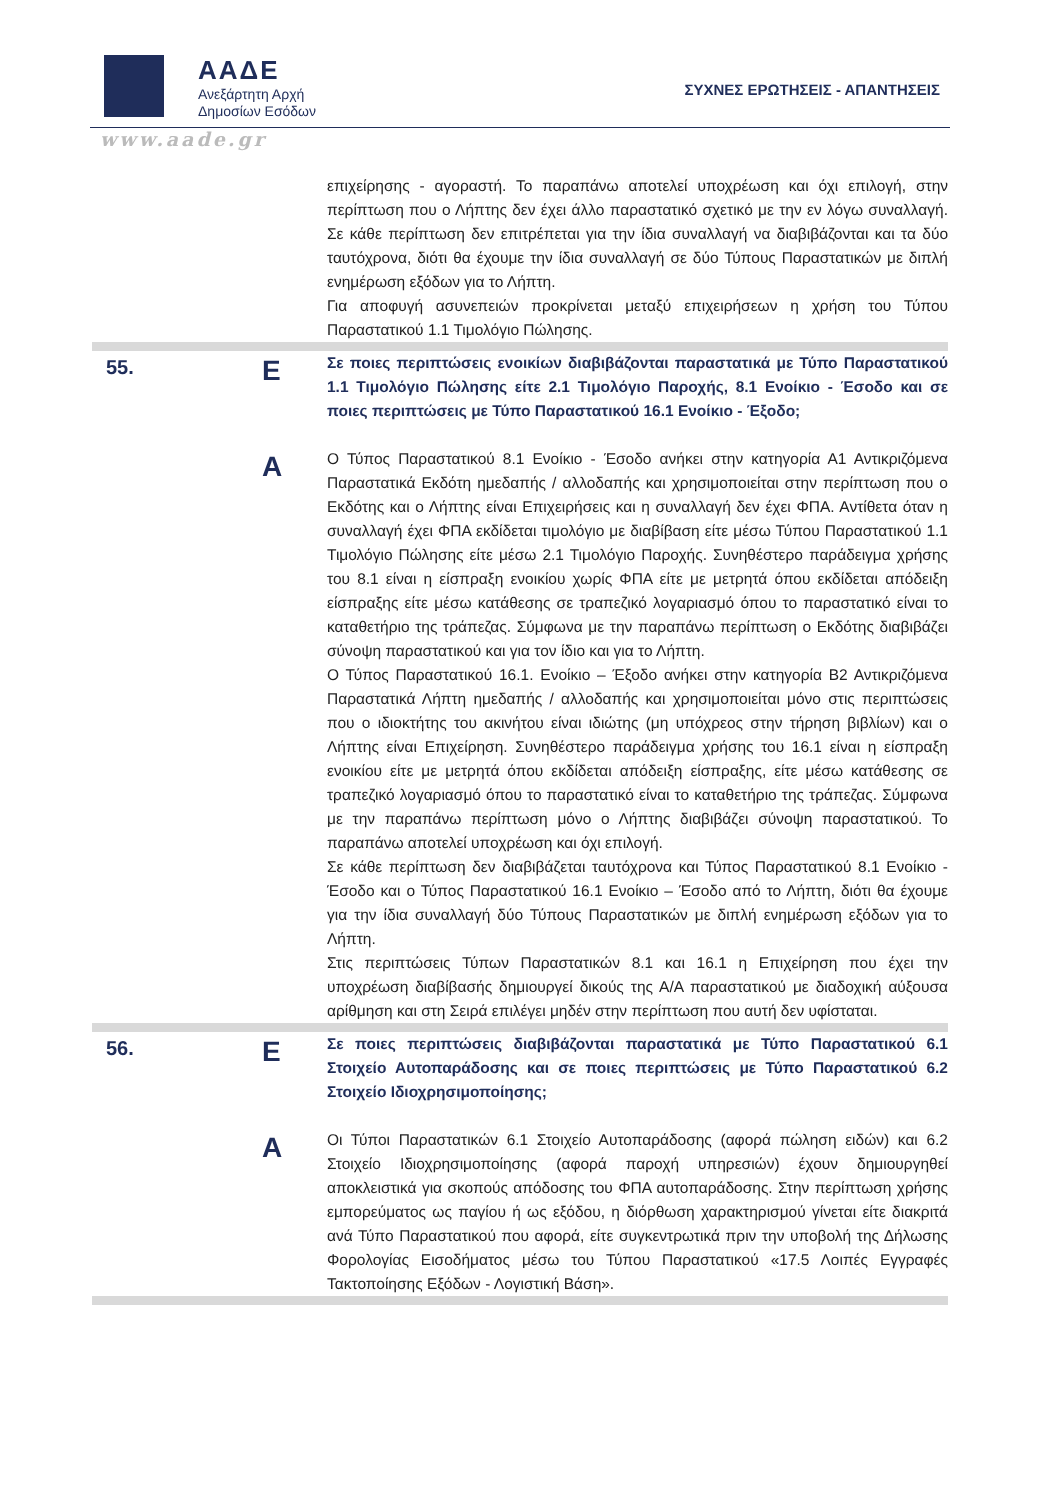ΑΑΔΕ
Ανεξάρτητη Αρχή
Δημοσίων Εσόδων
ΣΥΧΝΕΣ ΕΡΩΤΗΣΕΙΣ - ΑΠΑΝΤΗΣΕΙΣ
www.aade.gr
| | | επιχείρησης - αγοραστή. Το παραπάνω αποτελεί υποχρέωση και όχι επιλογή, στην περίπτωση που ο Λήπτης δεν έχει άλλο παραστατικό σχετικό με την εν λόγω συναλλαγή. Σε κάθε περίπτωση δεν επιτρέπεται για την ίδια συναλλαγή να διαβιβάζονται και τα δύο ταυτόχρονα, διότι θα έχουμε την ίδια συναλλαγή σε δύο Τύπους Παραστατικών με διπλή ενημέρωση εξόδων για το Λήπτη. Για αποφυγή ασυνεπειών προκρίνεται μεταξύ επιχειρήσεων η χρήση του Τύπου Παραστατικού 1.1 Τιμολόγιο Πώλησης. |
| 55. | Ε | Σε ποιες περιπτώσεις ενοικίων διαβιβάζονται παραστατικά με Τύπο Παραστατικού 1.1 Τιμολόγιο Πώλησης είτε 2.1 Τιμολόγιο Παροχής, 8.1 Ενοίκιο - Έσοδο και σε ποιες περιπτώσεις με Τύπο Παραστατικού 16.1 Ενοίκιο - Έξοδο; |
| | Α | Ο Τύπος Παραστατικού 8.1 Ενοίκιο - Έσοδο ανήκει στην κατηγορία Α1 Αντικριζόμενα Παραστατικά Εκδότη ημεδαπής / αλλοδαπής και χρησιμοποιείται στην περίπτωση που ο Εκδότης και ο Λήπτης είναι Επιχειρήσεις και η συναλλαγή δεν έχει ΦΠΑ. Αντίθετα όταν η συναλλαγή έχει ΦΠΑ εκδίδεται τιμολόγιο με διαβίβαση είτε μέσω Τύπου Παραστατικού 1.1 Τιμολόγιο Πώλησης είτε μέσω 2.1 Τιμολόγιο Παροχής. Συνηθέστερο παράδειγμα χρήσης του 8.1 είναι η είσπραξη ενοικίου χωρίς ΦΠΑ είτε με μετρητά όπου εκδίδεται απόδειξη είσπραξης είτε μέσω κατάθεσης σε τραπεζικό λογαριασμό όπου το παραστατικό είναι το καταθετήριο της τράπεζας. Σύμφωνα με την παραπάνω περίπτωση ο Εκδότης διαβιβάζει σύνοψη παραστατικού και για τον ίδιο και για το Λήπτη. Ο Τύπος Παραστατικού 16.1. Ενοίκιο – Έξοδο ανήκει στην κατηγορία Β2 Αντικριζόμενα Παραστατικά Λήπτη ημεδαπής / αλλοδαπής και χρησιμοποιείται μόνο στις περιπτώσεις που ο ιδιοκτήτης του ακινήτου είναι ιδιώτης (μη υπόχρεος στην τήρηση βιβλίων) και ο Λήπτης είναι Επιχείρηση. Συνηθέστερο παράδειγμα χρήσης του 16.1 είναι η είσπραξη ενοικίου είτε με μετρητά όπου εκδίδεται απόδειξη είσπραξης, είτε μέσω κατάθεσης σε τραπεζικό λογαριασμό όπου το παραστατικό είναι το καταθετήριο της τράπεζας. Σύμφωνα με την παραπάνω περίπτωση μόνο ο Λήπτης διαβιβάζει σύνοψη παραστατικού. Το παραπάνω αποτελεί υποχρέωση και όχι επιλογή. Σε κάθε περίπτωση δεν διαβιβάζεται ταυτόχρονα και Τύπος Παραστατικού 8.1 Ενοίκιο - Έσοδο και ο Τύπος Παραστατικού 16.1 Ενοίκιο – Έσοδο από το Λήπτη, διότι θα έχουμε για την ίδια συναλλαγή δύο Τύπους Παραστατικών με διπλή ενημέρωση εξόδων για το Λήπτη. Στις περιπτώσεις Τύπων Παραστατικών 8.1 και 16.1 η Επιχείρηση που έχει την υποχρέωση διαβίβασής δημιουργεί δικούς της Α/Α παραστατικού με διαδοχική αύξουσα αρίθμηση και στη Σειρά επιλέγει μηδέν στην περίπτωση που αυτή δεν υφίσταται. |
| 56. | Ε | Σε ποιες περιπτώσεις διαβιβάζονται παραστατικά με Τύπο Παραστατικού 6.1 Στοιχείο Αυτοπαράδοσης και σε ποιες περιπτώσεις με Τύπο Παραστατικού 6.2 Στοιχείο Ιδιοχρησιμοποίησης; |
| | Α | Οι Τύποι Παραστατικών 6.1 Στοιχείο Αυτοπαράδοσης (αφορά πώληση ειδών) και 6.2 Στοιχείο Ιδιοχρησιμοποίησης (αφορά παροχή υπηρεσιών) έχουν δημιουργηθεί αποκλειστικά για σκοπούς απόδοσης του ΦΠΑ αυτοπαράδοσης. Στην περίπτωση χρήσης εμπορεύματος ως παγίου ή ως εξόδου, η διόρθωση χαρακτηρισμού γίνεται είτε διακριτά ανά Τύπο Παραστατικού που αφορά, είτε συγκεντρωτικά πριν την υποβολή της Δήλωσης Φορολογίας Εισοδήματος μέσω του Τύπου Παραστατικού «17.5 Λοιπές Εγγραφές Τακτοποίησης Εξόδων - Λογιστική Βάση». |